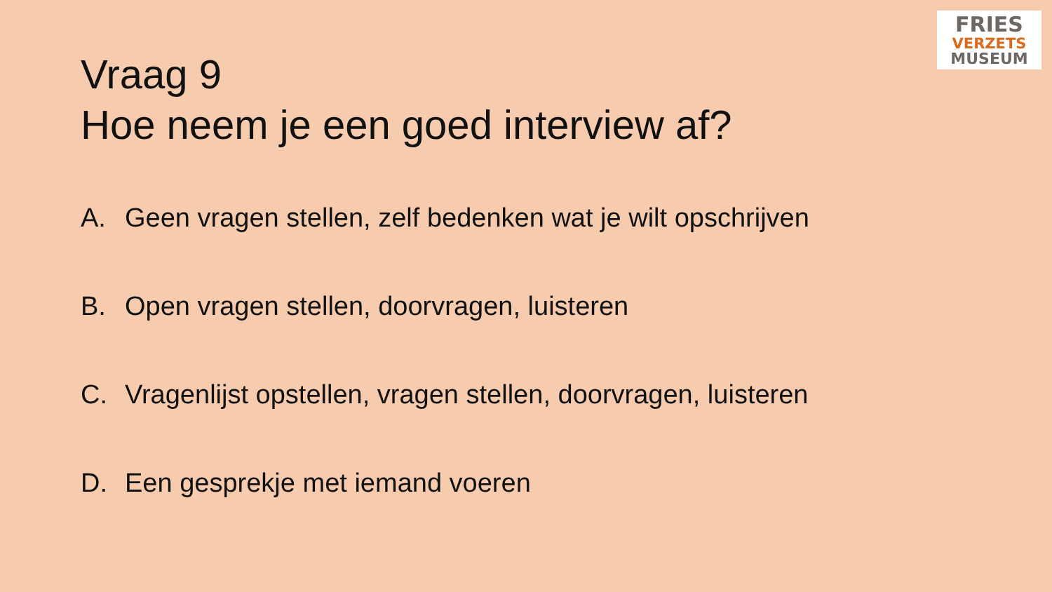FRIES
VERZETS
MUSEUM
Vraag 9
Hoe neem je een goed interview af?
A. Geen vragen stellen, zelf bedenken wat je wilt opschrijven
B. Open vragen stellen, doorvragen, luisteren
C. Vragenlijst opstellen, vragen stellen, doorvragen, luisteren
D. Een gesprekje met iemand voeren